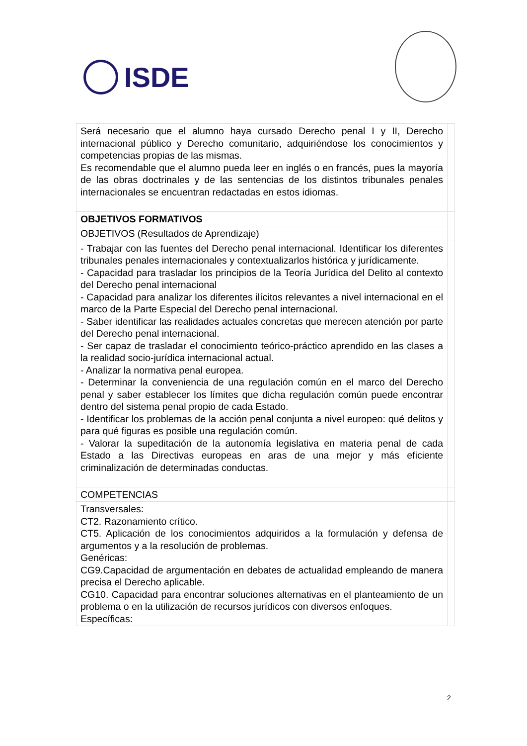ISDE
| Será necesario que el alumno haya cursado Derecho penal I y II, Derecho internacional público y Derecho comunitario, adquiriéndose los conocimientos y competencias propias de las mismas. Es recomendable que el alumno pueda leer en inglés o en francés, pues la mayoría de las obras doctrinales y de las sentencias de los distintos tribunales penales internacionales se encuentran redactadas en estos idiomas. | |
| OBJETIVOS FORMATIVOS | |
| OBJETIVOS (Resultados de Aprendizaje) | |
| - Trabajar con las fuentes del Derecho penal internacional. Identificar los diferentes tribunales penales internacionales y contextualizarlos histórica y jurídicamente. - Capacidad para trasladar los principios de la Teoría Jurídica del Delito al contexto del Derecho penal internacional - Capacidad para analizar los diferentes ilícitos relevantes a nivel internacional en el marco de la Parte Especial del Derecho penal internacional. - Saber identificar las realidades actuales concretas que merecen atención por parte del Derecho penal internacional. - Ser capaz de trasladar el conocimiento teórico-práctico aprendido en las clases a la realidad socio-jurídica internacional actual. - Analizar la normativa penal europea. - Determinar la conveniencia de una regulación común en el marco del Derecho penal y saber establecer los límites que dicha regulación común puede encontrar dentro del sistema penal propio de cada Estado. - Identificar los problemas de la acción penal conjunta a nivel europeo: qué delitos y para qué figuras es posible una regulación común. - Valorar la supeditación de la autonomía legislativa en materia penal de cada Estado a las Directivas europeas en aras de una mejor y más eficiente criminalización de determinadas conductas. | |
| COMPETENCIAS | |
| Transversales: CT2. Razonamiento crítico. CT5. Aplicación de los conocimientos adquiridos a la formulación y defensa de argumentos y a la resolución de problemas. Genéricas: CG9.Capacidad de argumentación en debates de actualidad empleando de manera precisa el Derecho aplicable. CG10. Capacidad para encontrar soluciones alternativas en el planteamiento de un problema o en la utilización de recursos jurídicos con diversos enfoques. Específicas: | |
2